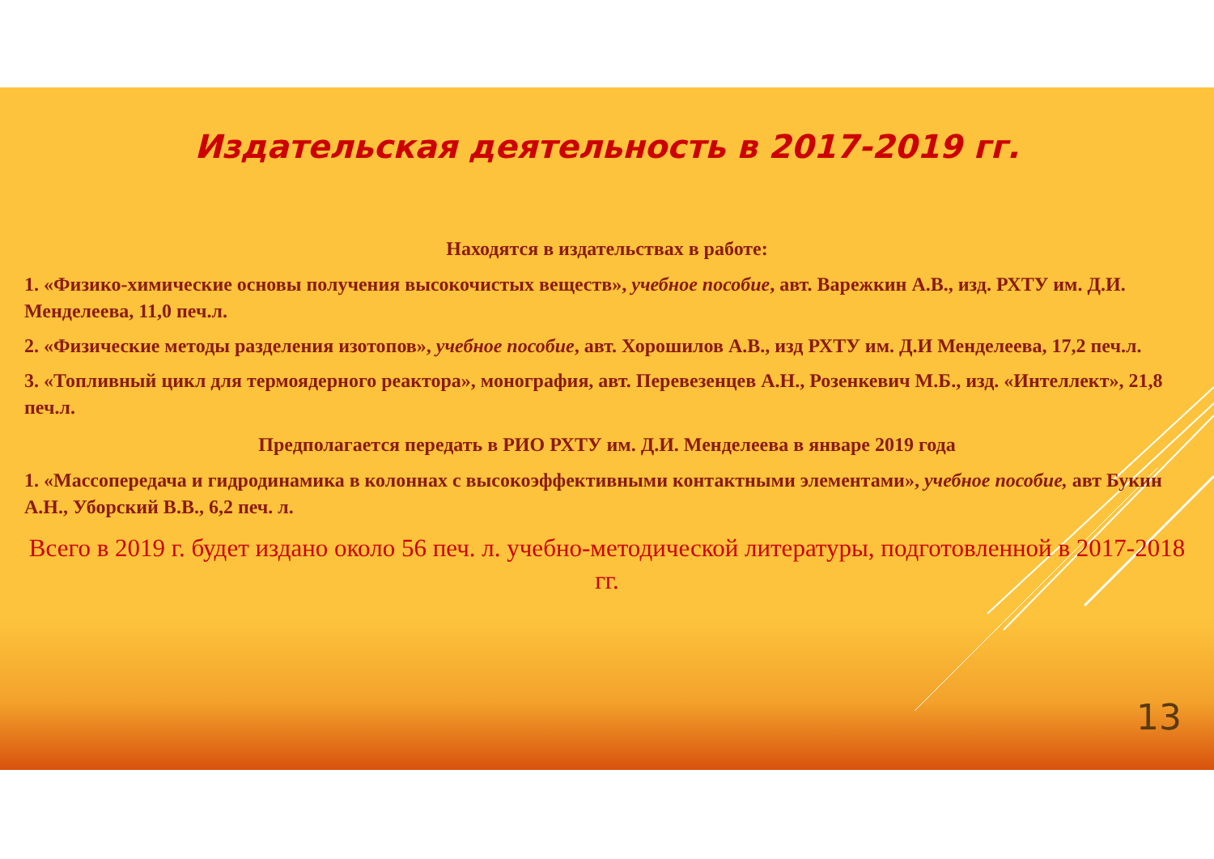Издательская деятельность в 2017-2019 гг.
Находятся в издательствах в работе:
1. «Физико-химические основы получения высокочистых веществ», учебное пособие, авт. Варежкин А.В., изд. РХТУ им. Д.И. Менделеева, 11,0 печ.л.
2. «Физические методы разделения изотопов», учебное пособие, авт. Хорошилов А.В., изд РХТУ им. Д.И Менделеева, 17,2 печ.л.
3. «Топливный цикл для термоядерного реактора», монография, авт. Перевезенцев А.Н., Розенкевич М.Б., изд. «Интеллект», 21,8 печ.л.
Предполагается передать в РИО РХТУ им. Д.И. Менделеева в январе 2019 года
1. «Массопередача и гидродинамика в колоннах с высокоэффективными контактными элементами», учебное пособие, авт Букин А.Н., Уборский В.В., 6,2 печ. л.
Всего в 2019 г. будет издано около 56 печ. л. учебно-методической литературы, подготовленной в 2017-2018 гг.
13